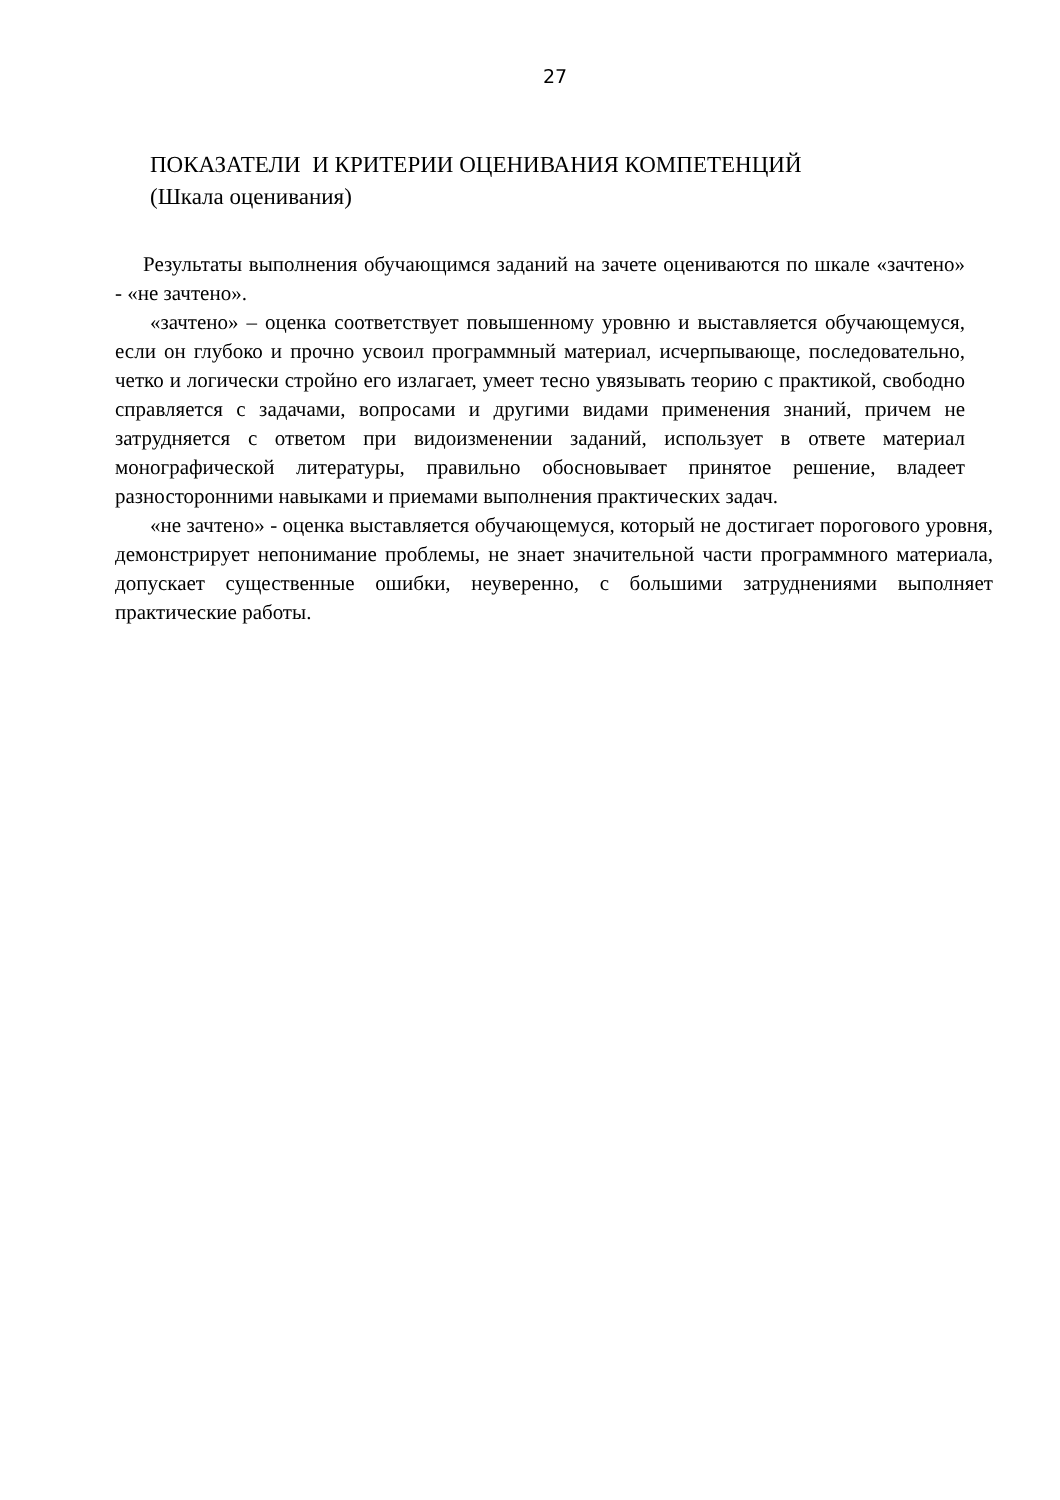27
ПОКАЗАТЕЛИ И КРИТЕРИИ ОЦЕНИВАНИЯ КОМПЕТЕНЦИЙ
(Шкала оценивания)
Результаты выполнения обучающимся заданий на зачете оцениваются по шкале «зачтено» - «не зачтено».
«зачтено» – оценка соответствует повышенному уровню и выставляется обучающемуся, если он глубоко и прочно усвоил программный материал, исчерпывающе, последовательно, четко и логически стройно его излагает, умеет тесно увязывать теорию с практикой, свободно справляется с задачами, вопросами и другими видами применения знаний, причем не затрудняется с ответом при видоизменении заданий, использует в ответе материал монографической литературы, правильно обосновывает принятое решение, владеет разносторонними навыками и приемами выполнения практических задач.
«не зачтено» - оценка выставляется обучающемуся, который не достигает порогового уровня, демонстрирует непонимание проблемы, не знает значительной части программного материала, допускает существенные ошибки, неуверенно, с большими затруднениями выполняет практические работы.